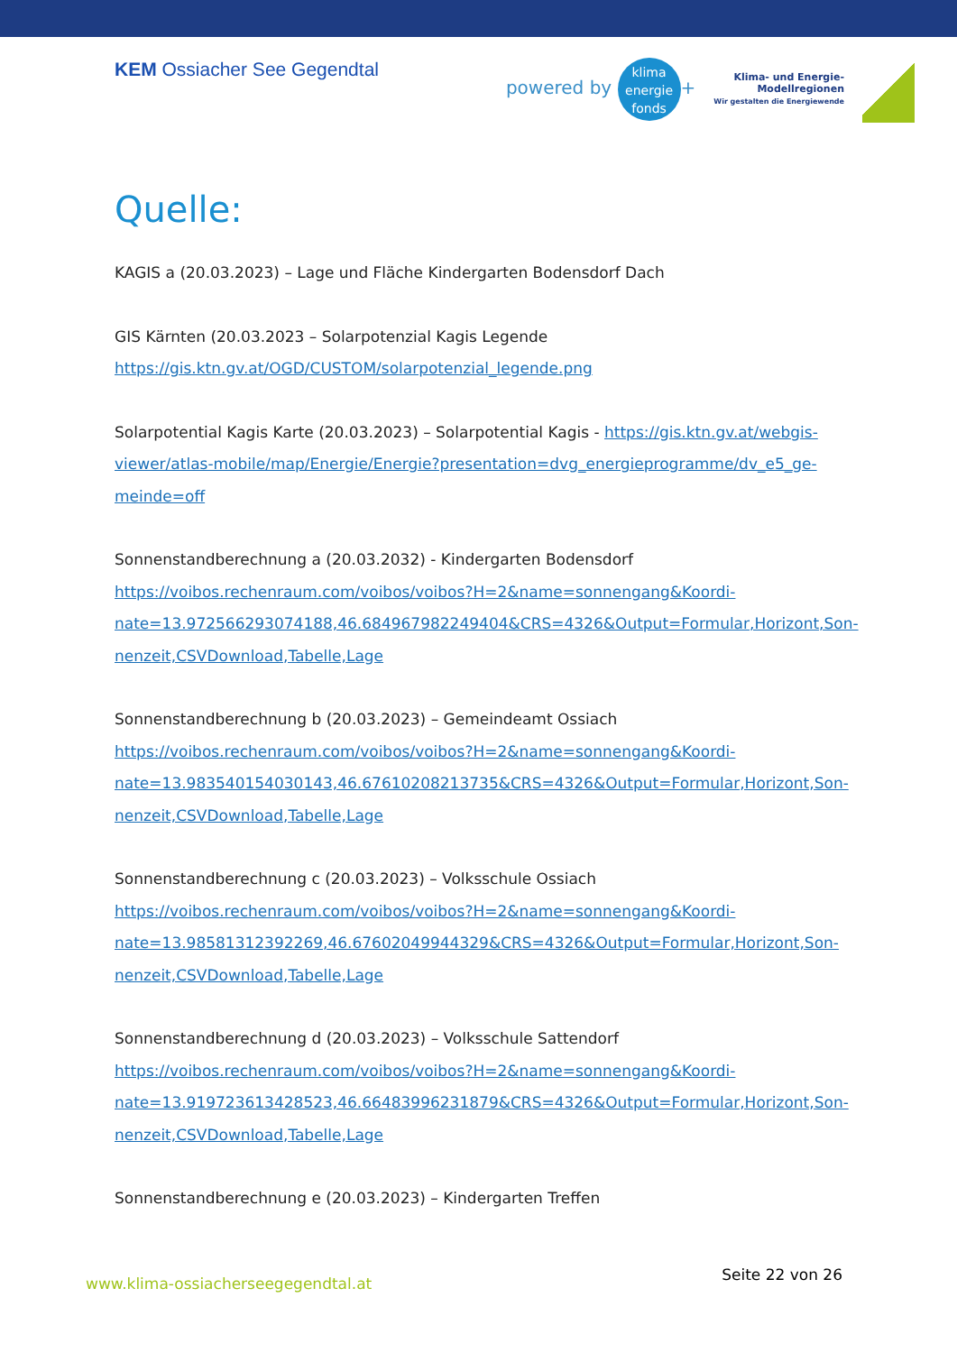KEM Ossiacher See Gegendtal
powered by klima
energie
fonds +
Klima- und Energie-
Modellregionen
Wir gestalten die Energiewende
Quelle:
KAGIS a (20.03.2023) – Lage und Fläche Kindergarten Bodensdorf Dach
GIS Kärnten (20.03.2023 – Solarpotenzial Kagis Legende
https://gis.ktn.gv.at/OGD/CUSTOM/solarpotenzial_legende.png
Solarpotential Kagis Karte (20.03.2023) – Solarpotential Kagis - https://gis.ktn.gv.at/webgis-viewer/atlas-mobile/map/Energie/Energie?presentation=dvg_energieprogramme/dv_e5_ge-meinde=off
Sonnenstandberechnung a (20.03.2032) - Kindergarten Bodensdorf
https://voibos.rechenraum.com/voibos/voibos?H=2&name=sonnengang&Koordi-nate=13.972566293074188,46.684967982249404&CRS=4326&Output=Formular,Horizont,Son-nenzeit,CSVDownload,Tabelle,Lage
Sonnenstandberechnung b (20.03.2023) – Gemeindeamt Ossiach
https://voibos.rechenraum.com/voibos/voibos?H=2&name=sonnengang&Koordi-nate=13.983540154030143,46.67610208213735&CRS=4326&Output=Formular,Horizont,Son-nenzeit,CSVDownload,Tabelle,Lage
Sonnenstandberechnung c (20.03.2023) – Volksschule Ossiach
https://voibos.rechenraum.com/voibos/voibos?H=2&name=sonnengang&Koordi-nate=13.98581312392269,46.67602049944329&CRS=4326&Output=Formular,Horizont,Son-nenzeit,CSVDownload,Tabelle,Lage
Sonnenstandberechnung d (20.03.2023) – Volksschule Sattendorf
https://voibos.rechenraum.com/voibos/voibos?H=2&name=sonnengang&Koordi-nate=13.919723613428523,46.66483996231879&CRS=4326&Output=Formular,Horizont,Son-nenzeit,CSVDownload,Tabelle,Lage
Sonnenstandberechnung e (20.03.2023) – Kindergarten Treffen
www.klima-ossiacherseegegendtal.at Seite 22 von 26